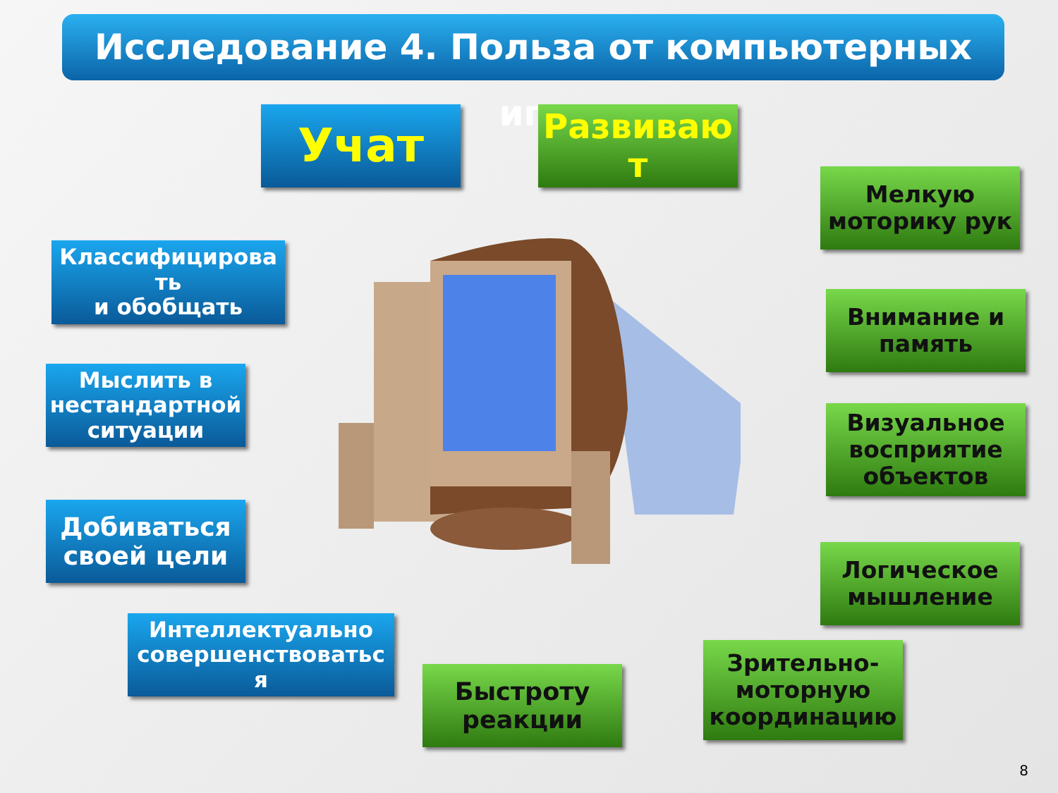Исследование 4. Польза от компьютерных игр
Учат
Развиваю
т
Мелкую
моторику рук
Классифицирова
ть
и обобщать
Внимание и
память
Мыслить в
нестандартной
ситуации
Визуальное
восприятие
объектов
Добиваться
своей цели
Логическое
мышление
Интеллектуально
совершенствоватьс
я
Быстроту
реакции
Зрительно-
моторную
координацию
8